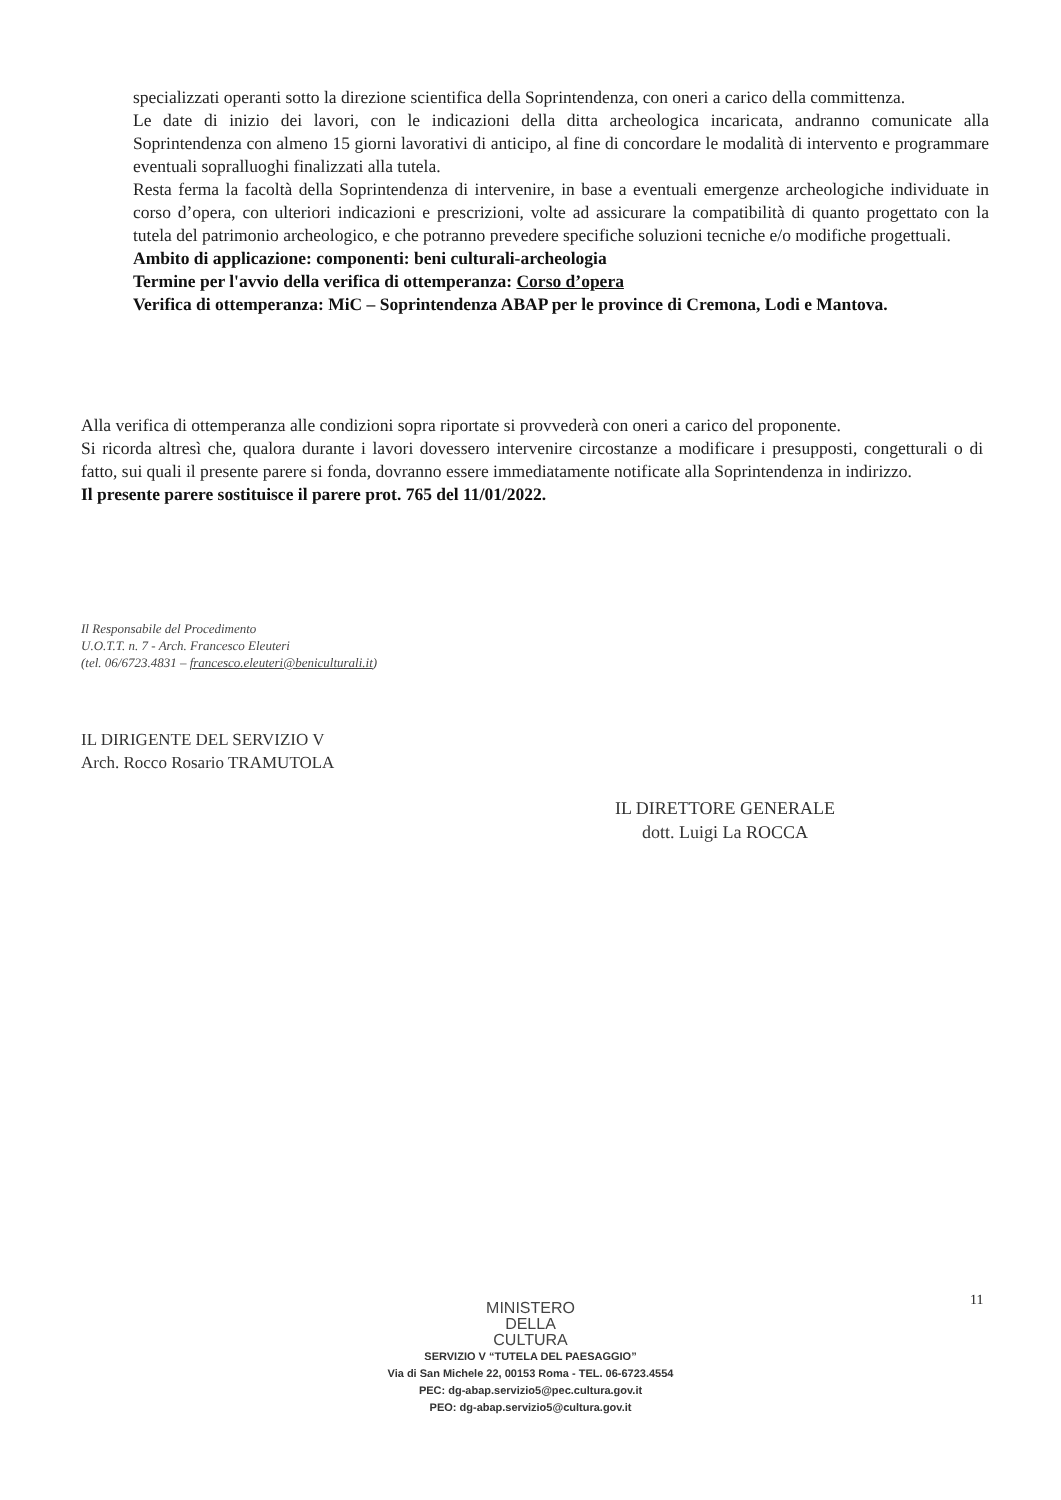specializzati operanti sotto la direzione scientifica della Soprintendenza, con oneri a carico della committenza.
Le date di inizio dei lavori, con le indicazioni della ditta archeologica incaricata, andranno comunicate alla Soprintendenza con almeno 15 giorni lavorativi di anticipo, al fine di concordare le modalità di intervento e programmare eventuali sopralluoghi finalizzati alla tutela.
Resta ferma la facoltà della Soprintendenza di intervenire, in base a eventuali emergenze archeologiche individuate in corso d’opera, con ulteriori indicazioni e prescrizioni, volte ad assicurare la compatibilità di quanto progettato con la tutela del patrimonio archeologico, e che potranno prevedere specifiche soluzioni tecniche e/o modifiche progettuali.
Ambito di applicazione: componenti: beni culturali-archeologia
Termine per l'avvio della verifica di ottemperanza: Corso d’opera
Verifica di ottemperanza: MiC – Soprintendenza ABAP per le province di Cremona, Lodi e Mantova.
Alla verifica di ottemperanza alle condizioni sopra riportate si provvederà con oneri a carico del proponente.
Si ricorda altresì che, qualora durante i lavori dovessero intervenire circostanze a modificare i presupposti, congetturali o di fatto, sui quali il presente parere si fonda, dovranno essere immediatamente notificate alla Soprintendenza in indirizzo.
Il presente parere sostituisce il parere prot. 765 del 11/01/2022.
Il Responsabile del Procedimento
U.O.T.T. n. 7 - Arch. Francesco Eleuteri
(tel. 06/6723.4831 – francesco.eleuteri@beniculturali.it)
IL DIRIGENTE DEL SERVIZIO V
Arch. Rocco Rosario TRAMUTOLA
IL DIRETTORE GENERALE
dott. Luigi La ROCCA
11
MINISTERO
DELLA
CULTURA
SERVIZIO V “TUTELA DEL PAESAGGIO”
Via di San Michele 22, 00153 Roma - TEL. 06-6723.4554
PEC: dg-abap.servizio5@pec.cultura.gov.it
PEO: dg-abap.servizio5@cultura.gov.it